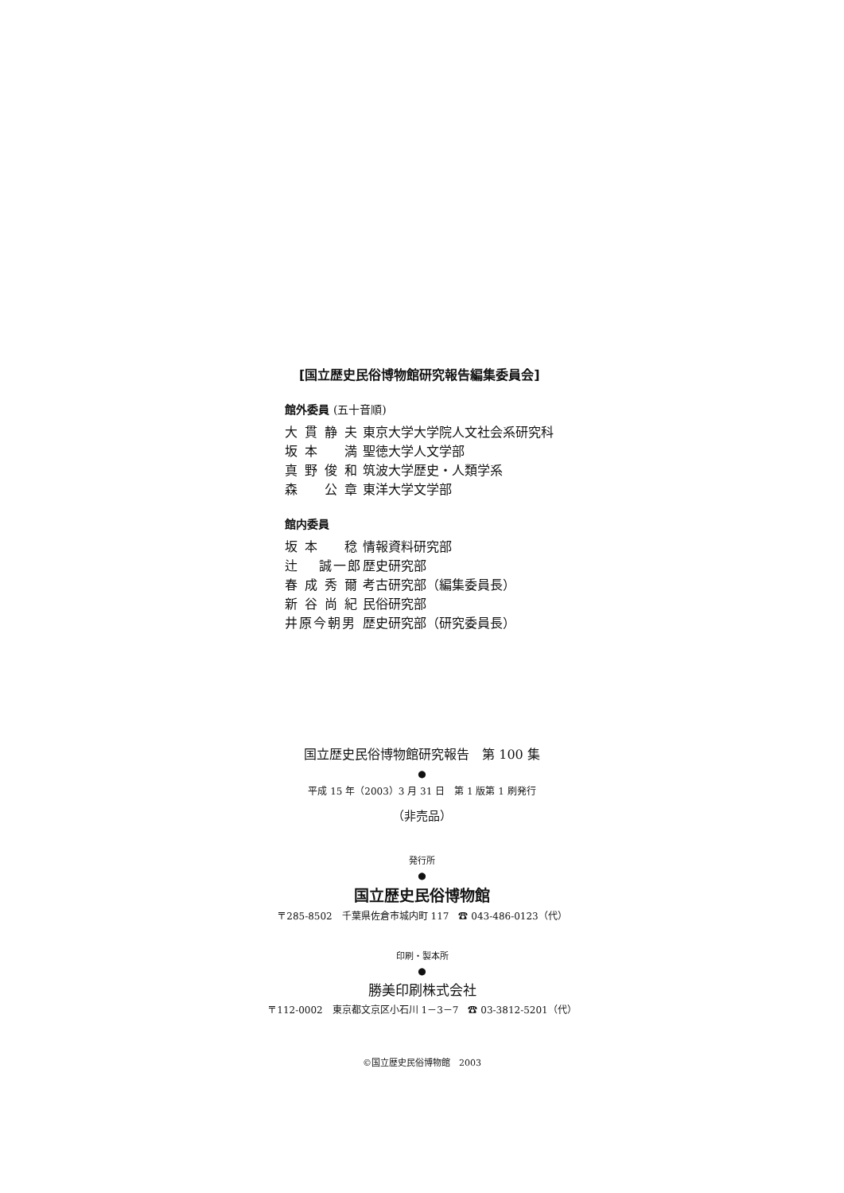[国立歴史民俗博物館研究報告編集委員会]
館外委員 (五十音順)
| 大 貫 静 夫 | 東京大学大学院人文社会系研究科 |
| 坂 本 満 | 聖徳大学人文学部 |
| 真 野 俊 和 | 筑波大学歴史・人類学系 |
| 森 公 章 | 東洋大学文学部 |
館内委員
| 坂 本 稔 | 情報資料研究部 |
| 辻 誠一郎 | 歴史研究部 |
| 春 成 秀 爾 | 考古研究部（編集委員長） |
| 新 谷 尚 紀 | 民俗研究部 |
| 井原今朝男 | 歴史研究部（研究委員長） |
国立歴史民俗博物館研究報告　第 100 集
●
平成 15 年（2003）3 月 31 日　第 1 版第 1 刷発行
（非売品）
発行所
●
国立歴史民俗博物館
〒285-8502　千葉県佐倉市城内町 117　☎ 043-486-0123（代）
印刷・製本所
●
勝美印刷株式会社
〒112-0002　東京都文京区小石川 1－3－7　☎ 03-3812-5201（代）
©国立歴史民俗博物館　2003